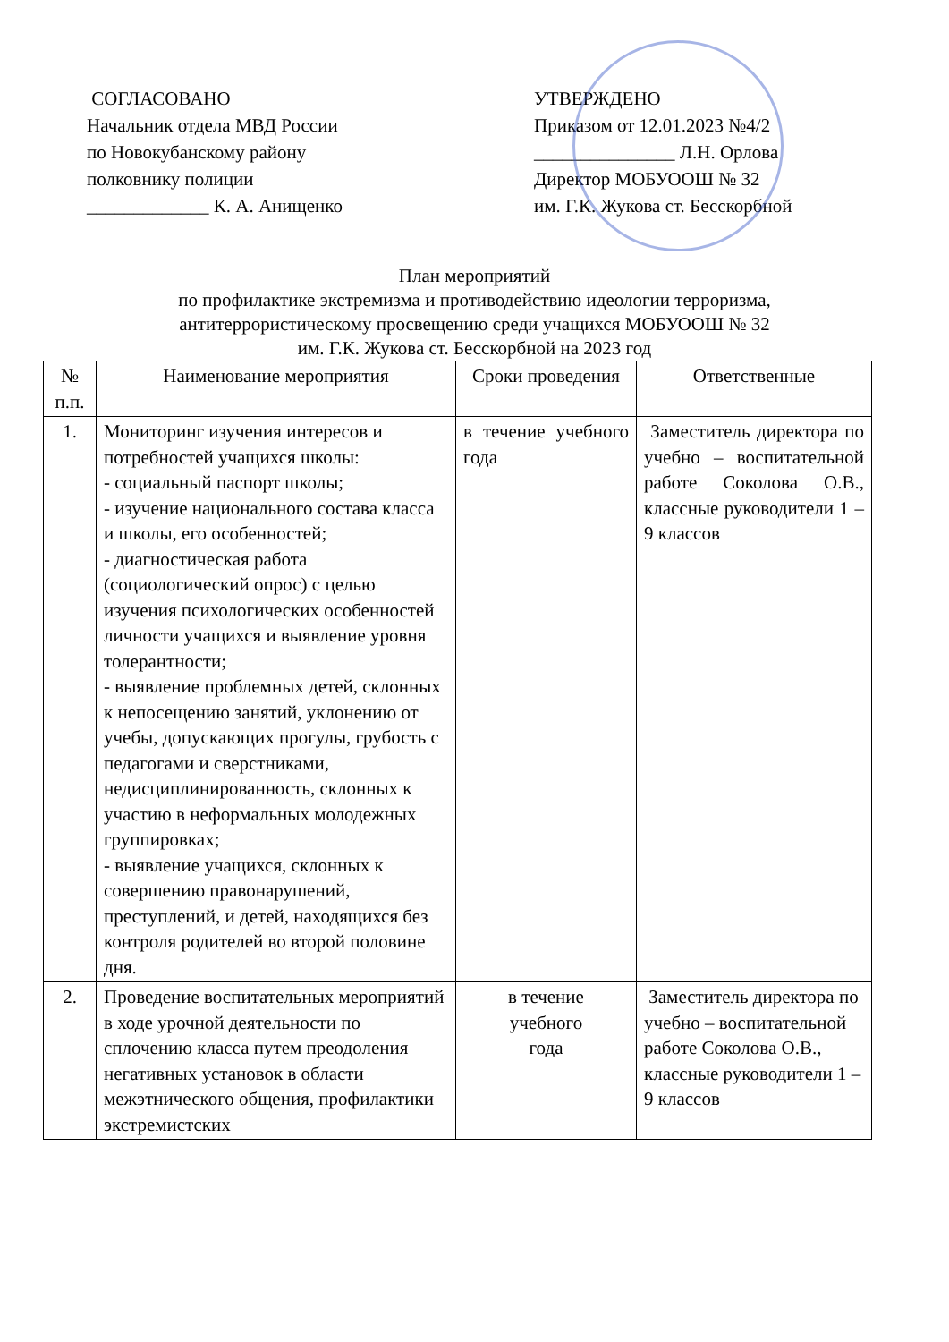СОГЛАСОВАНО
Начальник отдела МВД России
по Новокубанскому району
полковнику полиции
_____________ К. А. Анищенко
УТВЕРЖДЕНО
Приказом от 12.01.2023 №4/2
_______________ Л.Н. Орлова
Директор МОБУООШ № 32
им. Г.К. Жукова ст. Бесскорбной
План мероприятий
по профилактике экстремизма и противодействию идеологии терроризма,
антитеррористическому просвещению среди учащихся МОБУООШ № 32
им. Г.К. Жукова ст. Бесскорбной на 2023 год
| № п.п. | Наименование мероприятия | Сроки проведения | Ответственные |
| --- | --- | --- | --- |
| 1. | Мониторинг изучения интересов и потребностей учащихся школы: - социальный паспорт школы; - изучение национального состава класса и школы, его особенностей; - диагностическая работа (социологический опрос) с целью изучения психологических особенностей личности учащихся и выявление уровня толерантности; - выявление проблемных детей, склонных к непосещению занятий, уклонению от учебы, допускающих прогулы, грубость с педагогами и сверстниками, недисциплинированность, склонных к участию в неформальных молодежных группировках; - выявление учащихся, склонных к совершению правонарушений, преступлений, и детей, находящихся без контроля родителей во второй половине дня. | в течение учебного года | Заместитель директора по учебно – воспитательной работе Соколова О.В., классные руководители 1 – 9 классов |
| 2. | Проведение воспитательных мероприятий в ходе урочной деятельности по сплочению класса путем преодоления негативных установок в области межэтнического общения, профилактики экстремистских | в течение учебного года | Заместитель директора по учебно – воспитательной работе Соколова О.В., классные руководители 1 – 9 классов |